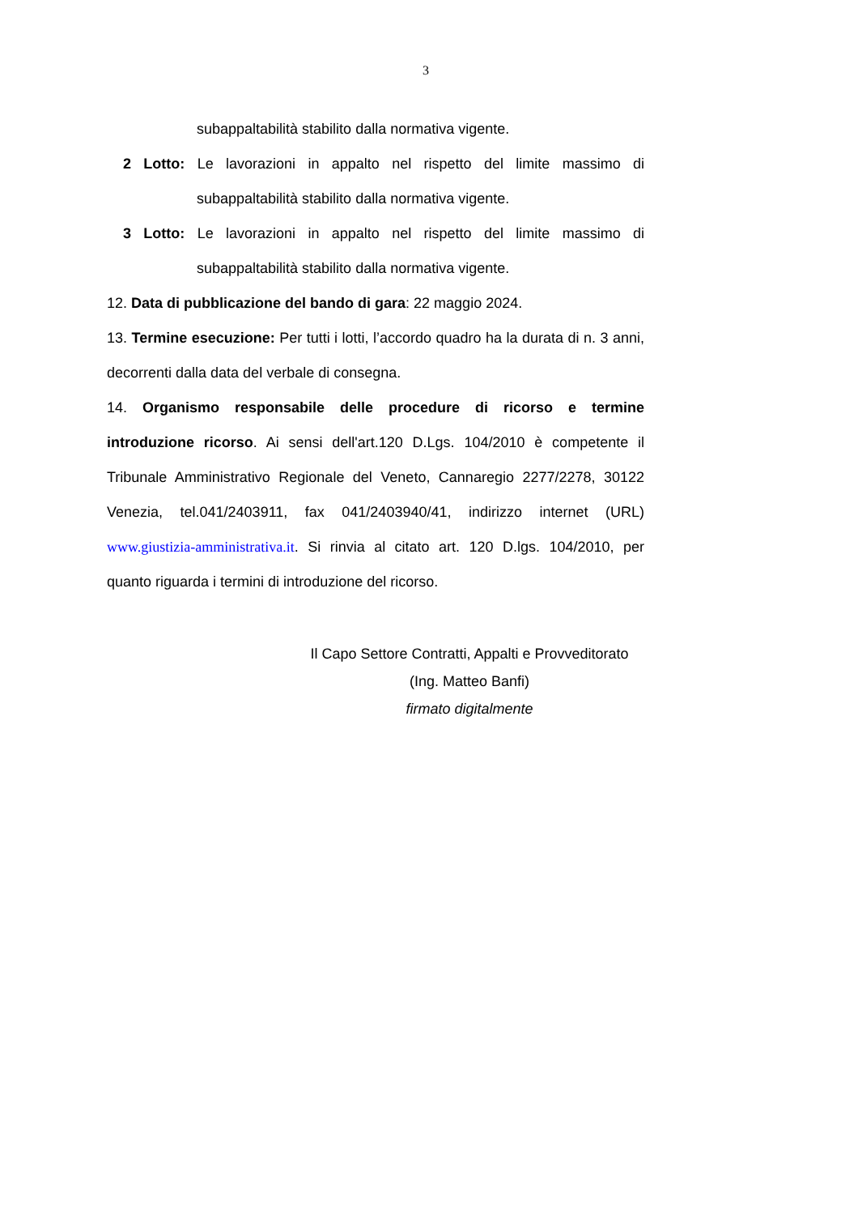3
subappaltabilità stabilito dalla normativa vigente.
2 Lotto: Le lavorazioni in appalto nel rispetto del limite massimo di
subappaltabilità stabilito dalla normativa vigente.
3 Lotto: Le lavorazioni in appalto nel rispetto del limite massimo di
subappaltabilità stabilito dalla normativa vigente.
12. Data di pubblicazione del bando di gara: 22 maggio 2024.
13. Termine esecuzione: Per tutti i lotti, l’accordo quadro ha la durata di n. 3 anni, decorrenti dalla data del verbale di consegna.
14. Organismo responsabile delle procedure di ricorso e termine introduzione ricorso. Ai sensi dell'art.120 D.Lgs. 104/2010 è competente il Tribunale Amministrativo Regionale del Veneto, Cannaregio 2277/2278, 30122 Venezia, tel.041/2403911, fax 041/2403940/41, indirizzo internet (URL) www.giustizia-amministrativa.it. Si rinvia al citato art. 120 D.lgs. 104/2010, per quanto riguarda i termini di introduzione del ricorso.
Il Capo Settore Contratti, Appalti e Provveditorato
(Ing. Matteo Banfi)
firmato digitalmente